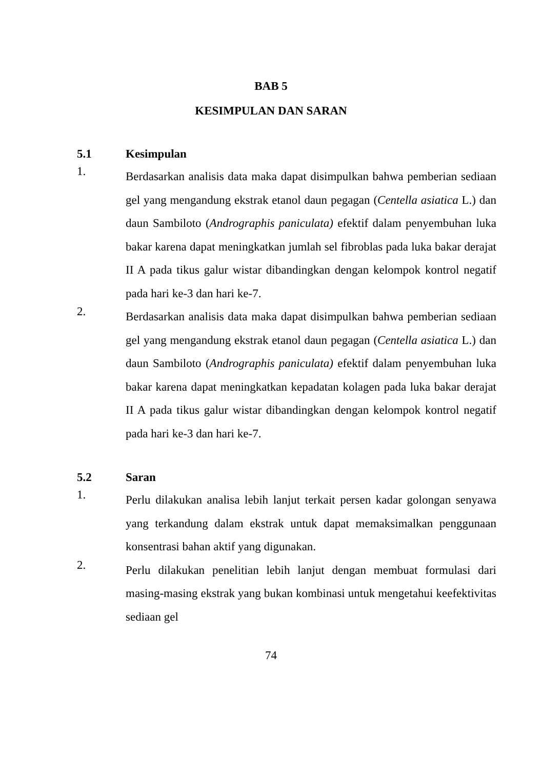BAB 5
KESIMPULAN DAN SARAN
5.1 Kesimpulan
1.
Berdasarkan analisis data maka dapat disimpulkan bahwa pemberian sediaan gel yang mengandung ekstrak etanol daun pegagan (Centella asiatica L.) dan daun Sambiloto (Andrographis paniculata) efektif dalam penyembuhan luka bakar karena dapat meningkatkan jumlah sel fibroblas pada luka bakar derajat II A pada tikus galur wistar dibandingkan dengan kelompok kontrol negatif pada hari ke-3 dan hari ke-7.
2.
Berdasarkan analisis data maka dapat disimpulkan bahwa pemberian sediaan gel yang mengandung ekstrak etanol daun pegagan (Centella asiatica L.) dan daun Sambiloto (Andrographis paniculata) efektif dalam penyembuhan luka bakar karena dapat meningkatkan kepadatan kolagen pada luka bakar derajat II A pada tikus galur wistar dibandingkan dengan kelompok kontrol negatif pada hari ke-3 dan hari ke-7.
5.2 Saran
1.
Perlu dilakukan analisa lebih lanjut terkait persen kadar golongan senyawa yang terkandung dalam ekstrak untuk dapat memaksimalkan penggunaan konsentrasi bahan aktif yang digunakan.
2.
Perlu dilakukan penelitian lebih lanjut dengan membuat formulasi dari masing-masing ekstrak yang bukan kombinasi untuk mengetahui keefektivitas sediaan gel
74